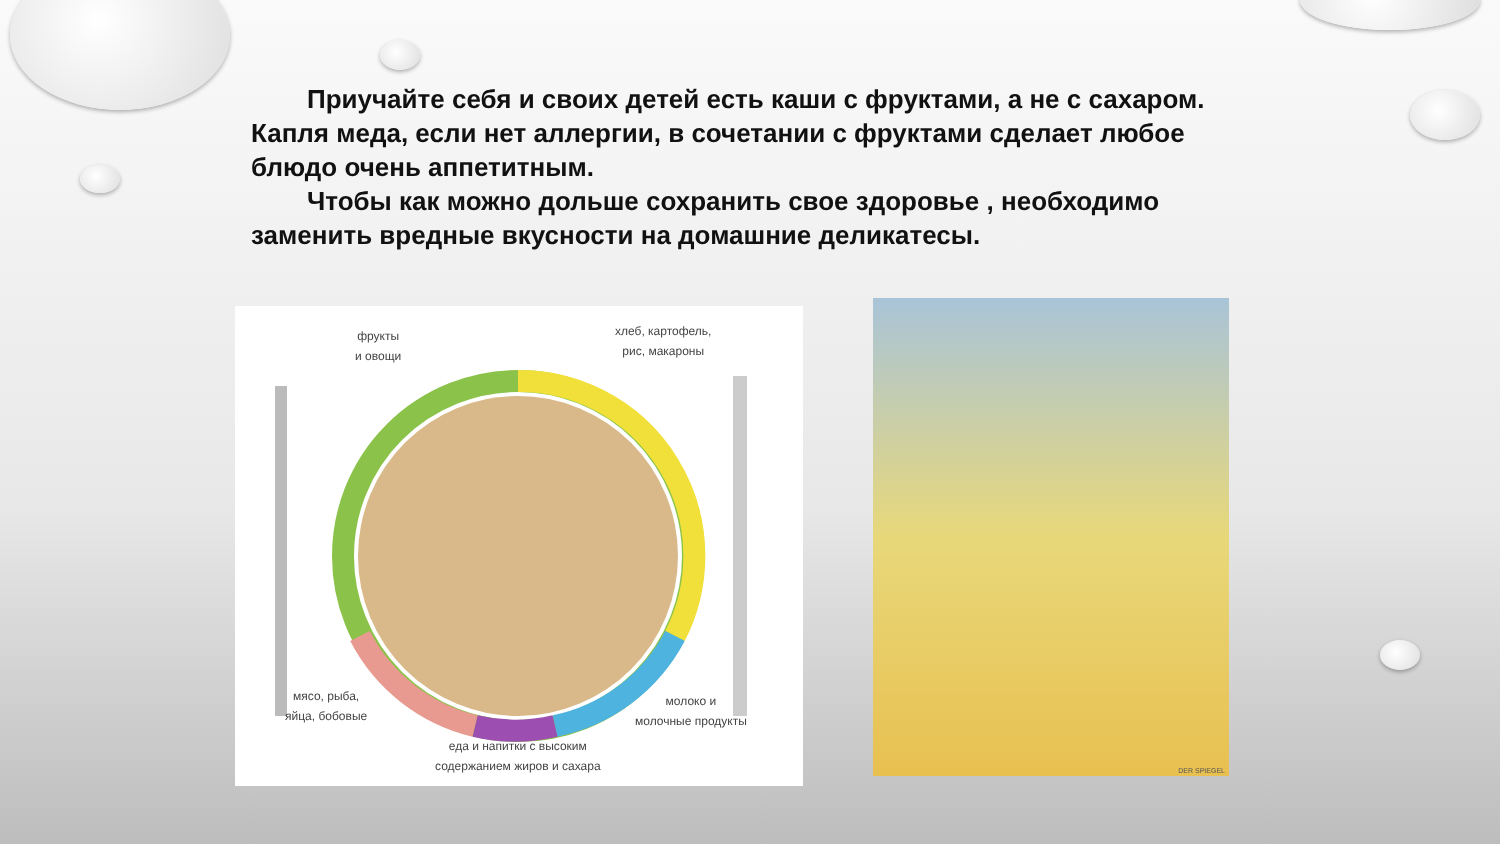Приучайте себя и своих детей есть каши с фруктами, а не с сахаром.
Капля меда, если нет аллергии, в сочетании с фруктами сделает любое блюдо очень аппетитным.
Чтобы как можно дольше сохранить свое здоровье , необходимо заменить вредные вкусности на домашние деликатесы.
фрукты
и овощи
хлеб, картофель,
рис, макароны
мясо, рыба,
яйца, бобовые
молоко и
молочные продукты
еда и напитки с высоким
содержанием жиров и сахара
DER SPIEGEL